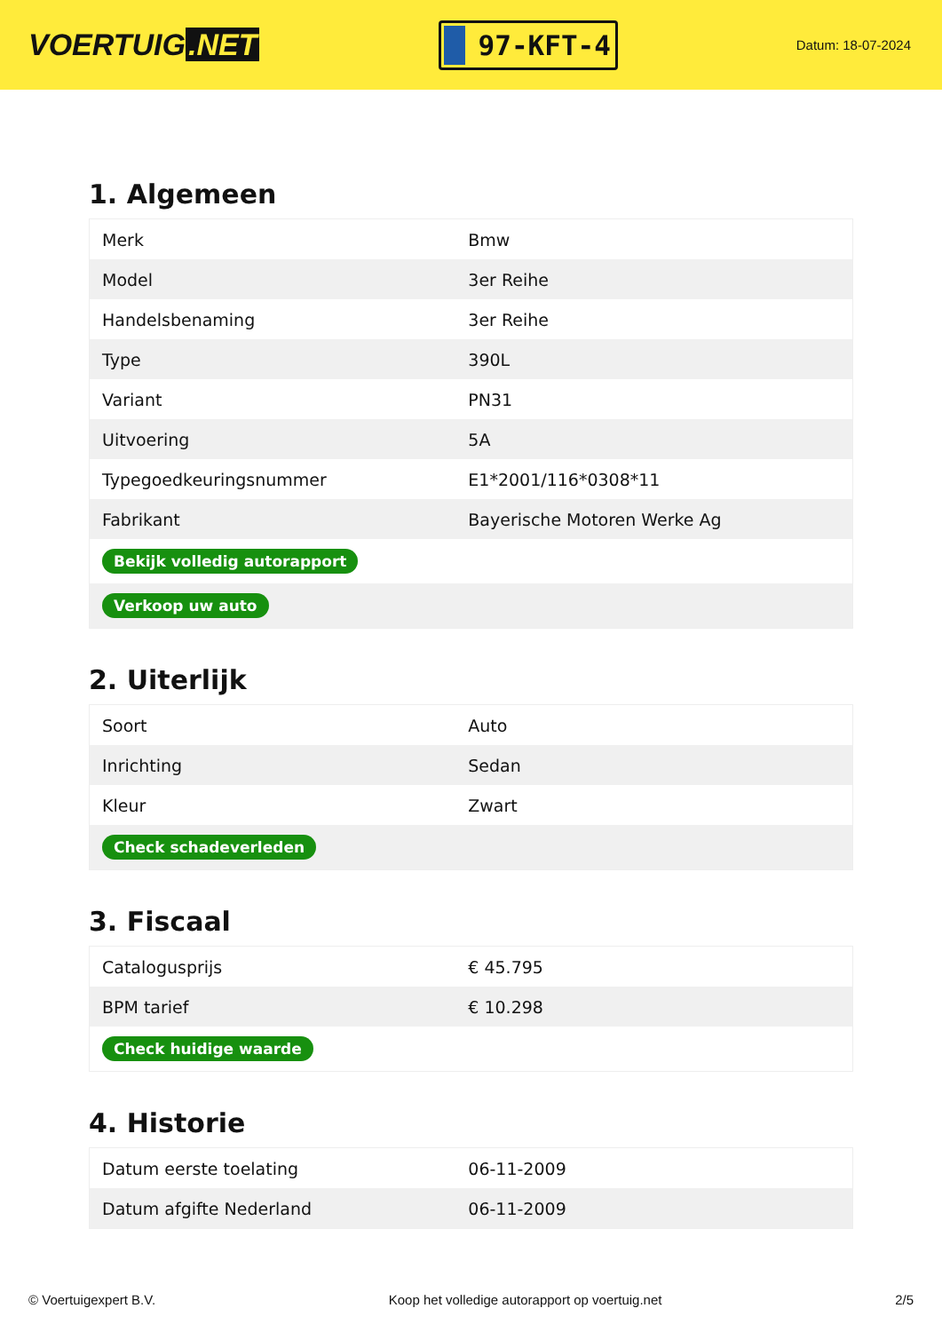VOERTUIG.NET
97-KFT-4
Datum: 18-07-2024
1. Algemeen
| Merk | Bmw |
| Model | 3er Reihe |
| Handelsbenaming | 3er Reihe |
| Type | 390L |
| Variant | PN31 |
| Uitvoering | 5A |
| Typegoedkeuringsnummer | E1*2001/116*0308*11 |
| Fabrikant | Bayerische Motoren Werke Ag |
| Bekijk volledig autorapport | |
| Verkoop uw auto | |
2. Uiterlijk
| Soort | Auto |
| Inrichting | Sedan |
| Kleur | Zwart |
| Check schadeverleden | |
3. Fiscaal
| Catalogusprijs | € 45.795 |
| BPM tarief | € 10.298 |
| Check huidige waarde | |
4. Historie
| Datum eerste toelating | 06-11-2009 |
| Datum afgifte Nederland | 06-11-2009 |
© Voertuigexpert B.V. Koop het volledige autorapport op voertuig.net 2/5